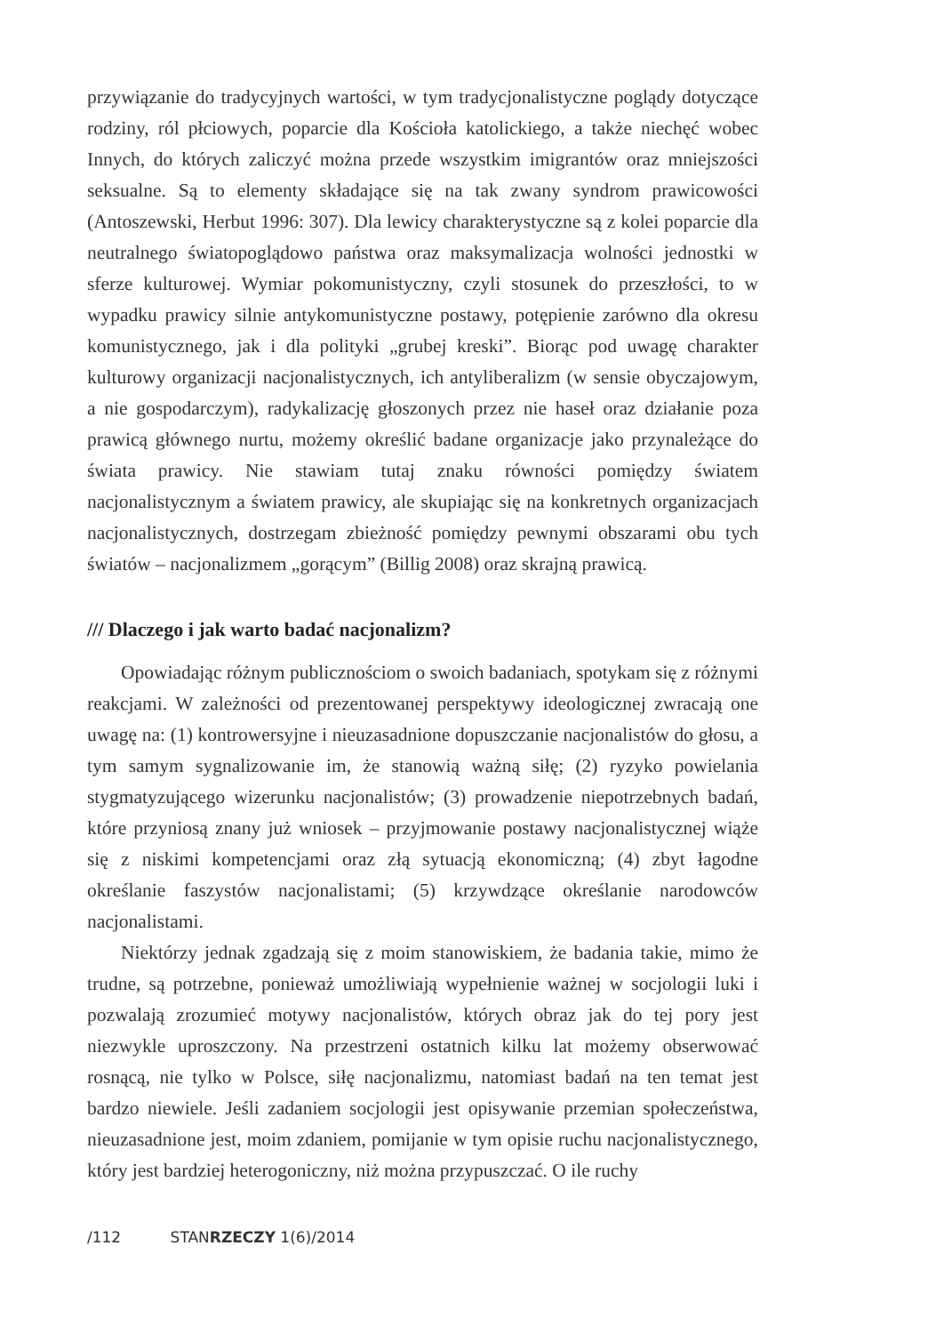przywiązanie do tradycyjnych wartości, w tym tradycjonalistyczne poglądy dotyczące rodziny, ról płciowych, poparcie dla Kościoła katolickiego, a także niechęć wobec Innych, do których zaliczyć można przede wszystkim imigrantów oraz mniejszości seksualne. Są to elementy składające się na tak zwany syndrom prawicowości (Antoszewski, Herbut 1996: 307). Dla lewicy charakterystyczne są z kolei poparcie dla neutralnego światopoglądowo państwa oraz maksymalizacja wolności jednostki w sferze kulturowej. Wymiar pokomunistyczny, czyli stosunek do przeszłości, to w wypadku prawicy silnie antykomunistyczne postawy, potępienie zarówno dla okresu komunistycznego, jak i dla polityki „grubej kreski”. Biorąc pod uwagę charakter kulturowy organizacji nacjonalistycznych, ich antyliberalizm (w sensie obyczajowym, a nie gospodarczym), radykalizację głoszonych przez nie haseł oraz działanie poza prawicą głównego nurtu, możemy określić badane organizacje jako przynależące do świata prawicy. Nie stawiam tutaj znaku równości pomiędzy światem nacjonalistycznym a światem prawicy, ale skupiając się na konkretnych organizacjach nacjonalistycznych, dostrzegam zbieżność pomiędzy pewnymi obszarami obu tych światów – nacjonalizmem „gorącym” (Billig 2008) oraz skrajną prawicą.
/// Dlaczego i jak warto badać nacjonalizm?
Opowiadając różnym publicznościom o swoich badaniach, spotykam się z różnymi reakcjami. W zależności od prezentowanej perspektywy ideologicznej zwracają one uwagę na: (1) kontrowersyjne i nieuzasadnione dopuszczanie nacjonalistów do głosu, a tym samym sygnalizowanie im, że stanowią ważną siłę; (2) ryzyko powielania stygmatyzującego wizerunku nacjonalistów; (3) prowadzenie niepotrzebnych badań, które przyniosą znany już wniosek – przyjmowanie postawy nacjonalistycznej wiąże się z niskimi kompetencjami oraz złą sytuacją ekonomiczną; (4) zbyt łagodne określanie faszystów nacjonalistami; (5) krzywdzące określanie narodowców nacjonalistami.
Niektórzy jednak zgadzają się z moim stanowiskiem, że badania takie, mimo że trudne, są potrzebne, ponieważ umożliwiają wypełnienie ważnej w socjologii luki i pozwalają zrozumieć motywy nacjonalistów, których obraz jak do tej pory jest niezwykle uproszczony. Na przestrzeni ostatnich kilku lat możemy obserwować rosnącą, nie tylko w Polsce, siłę nacjonalizmu, natomiast badań na ten temat jest bardzo niewiele. Jeśli zadaniem socjologii jest opisywanie przemian społeczeństwa, nieuzasadnione jest, moim zdaniem, pomijanie w tym opisie ruchu nacjonalistycznego, który jest bardziej heterogoniczny, niż można przypuszczać. O ile ruchy
/112 STANRZECZY 1(6)/2014